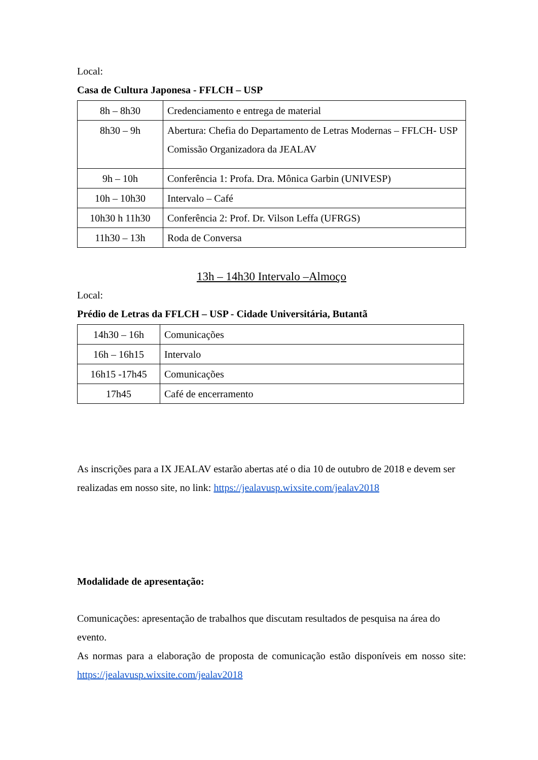Local:
Casa de Cultura Japonesa - FFLCH – USP
| 8h – 8h30 | Credenciamento e entrega de material |
| 8h30 – 9h | Abertura: Chefia do Departamento de Letras Modernas – FFLCH- USP Comissão Organizadora da JEALAV |
| 9h – 10h | Conferência 1: Profa. Dra. Mônica Garbin (UNIVESP) |
| 10h – 10h30 | Intervalo – Café |
| 10h30 h 11h30 | Conferência 2: Prof. Dr. Vilson Leffa (UFRGS) |
| 11h30 – 13h | Roda de Conversa |
13h – 14h30 Intervalo –Almoço
Local:
Prédio de Letras da FFLCH – USP - Cidade Universitária, Butantã
| 14h30 – 16h | Comunicações |
| 16h – 16h15 | Intervalo |
| 16h15 -17h45 | Comunicações |
| 17h45 | Café de encerramento |
As inscrições para a IX JEALAV estarão abertas até o dia 10 de outubro de 2018 e devem ser realizadas em nosso site, no link: https://jealavusp.wixsite.com/jealav2018
Modalidade de apresentação:
Comunicações: apresentação de trabalhos que discutam resultados de pesquisa na área do evento.
As normas para a elaboração de proposta de comunicação estão disponíveis em nosso site: https://jealavusp.wixsite.com/jealav2018